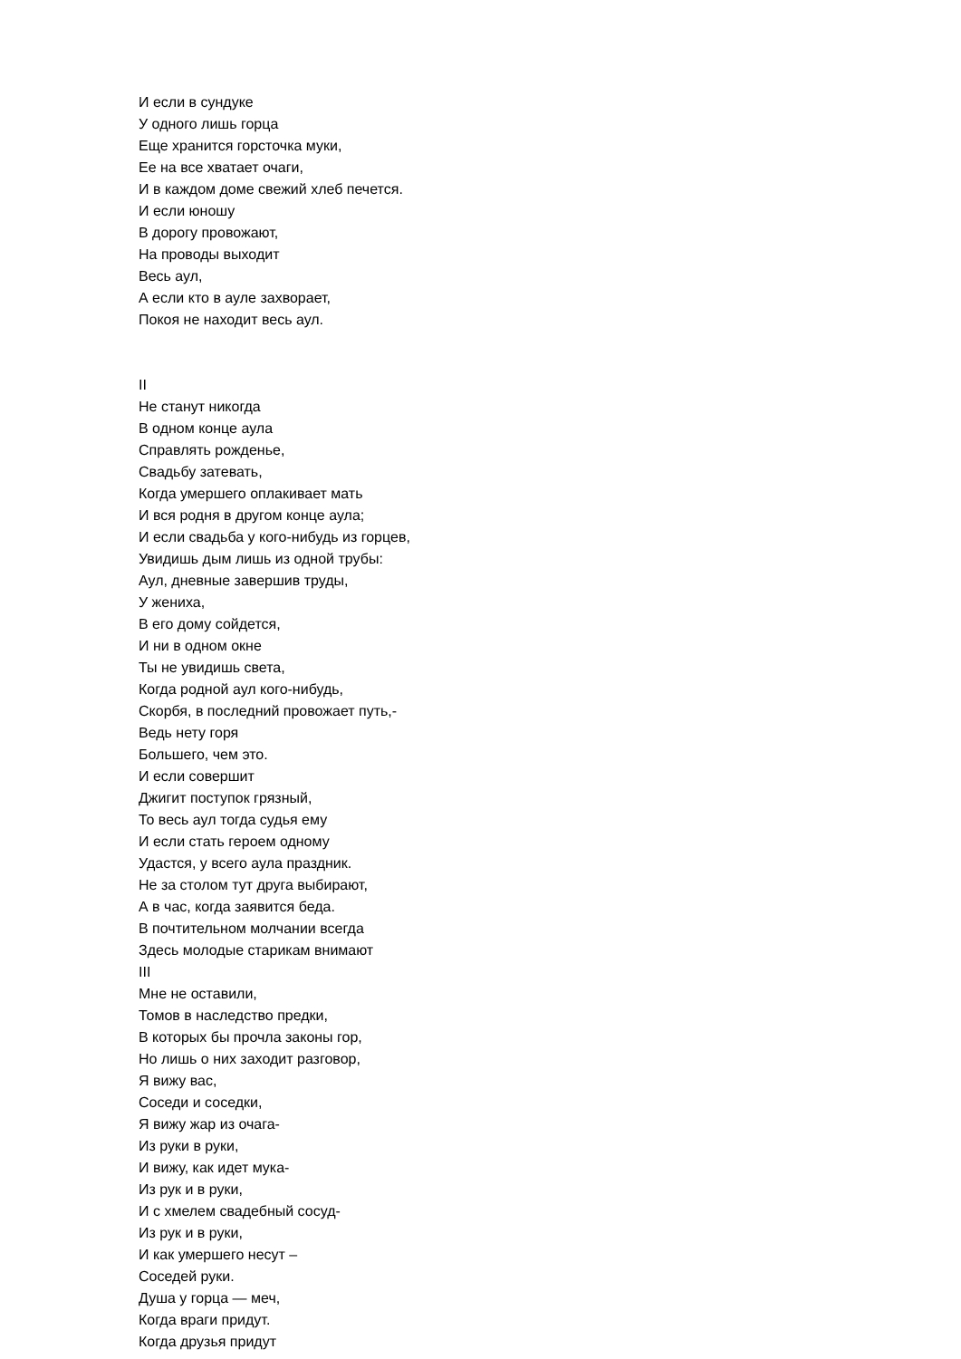И если в сундуке
У одного лишь горца
Еще хранится горсточка муки,
Ее на все хватает очаги,
И в каждом доме свежий хлеб печется.
И если юношу
В дорогу провожают,
На проводы выходит
Весь аул,
А если кто в ауле захворает,
Покоя не находит весь аул.
II
Не станут никогда
В одном конце аула
Справлять рожденье,
Свадьбу затевать,
Когда умершего оплакивает мать
И вся родня в другом конце аула;
И если свадьба у кого-нибудь из горцев,
Увидишь дым лишь из одной трубы:
Аул, дневные завершив труды,
У жениха,
В его дому сойдется,
И ни в одном окне
Ты не увидишь света,
Когда родной аул кого-нибудь,
Скорбя, в последний провожает путь,-
Ведь нету горя
Большего, чем это.
И если совершит
Джигит поступок грязный,
То весь аул тогда судья ему
И если стать героем одному
Удастся, у всего аула праздник.
Не за столом тут друга выбирают,
А в час, когда заявится беда.
В почтительном молчании всегда
Здесь молодые старикам внимают
III
Мне не оставили,
Томов в наследство предки,
В которых бы прочла законы гор,
Но лишь о них заходит разговор,
Я вижу вас,
Соседи и соседки,
Я вижу жар из очага-
Из руки в руки,
И вижу, как идет мука-
Из рук и в руки,
И с хмелем свадебный сосуд-
Из рук и в руки,
И как умершего несут –
Соседей руки.
Душа у горца — меч,
Когда враги придут.
Когда друзья придут